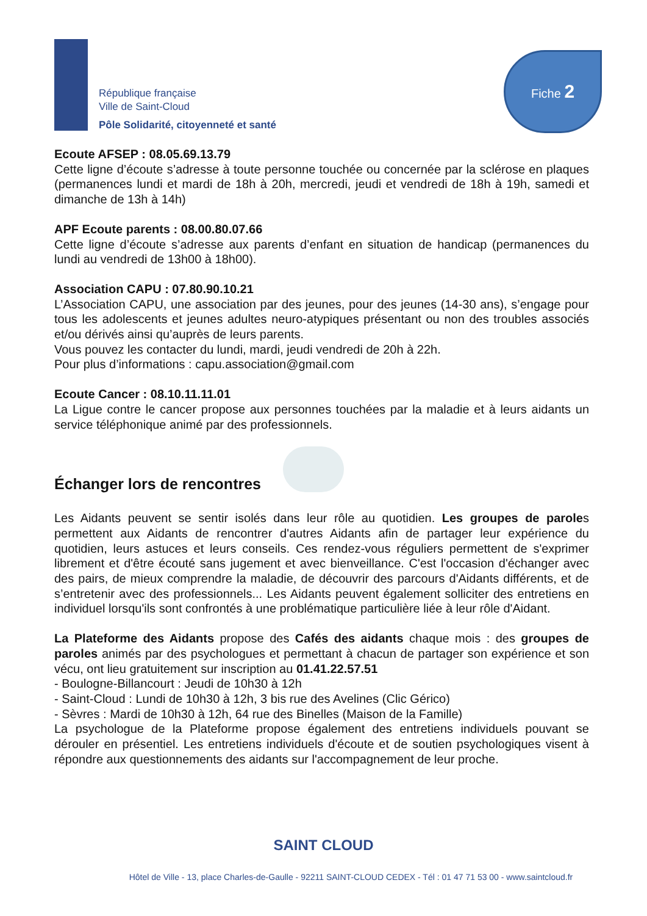République française
Ville de Saint-Cloud
Pôle Solidarité, citoyenneté et santé
Fiche 2
Ecoute AFSEP : 08.05.69.13.79
Cette ligne d’écoute s’adresse à toute personne touchée ou concernée par la sclérose en plaques (permanences lundi et mardi de 18h à 20h, mercredi, jeudi et vendredi de 18h à 19h, samedi et dimanche de 13h à 14h)
APF Ecoute parents : 08.00.80.07.66
Cette ligne d’écoute s’adresse aux parents d’enfant en situation de handicap (permanences du lundi au vendredi de 13h00 à 18h00).
Association CAPU : 07.80.90.10.21
L’Association CAPU, une association par des jeunes, pour des jeunes (14-30 ans), s’engage pour tous les adolescents et jeunes adultes neuro-atypiques présentant ou non des troubles associés et/ou dérivés ainsi qu’auprès de leurs parents.
Vous pouvez les contacter du lundi, mardi, jeudi vendredi de 20h à 22h.
Pour plus d’informations : capu.association@gmail.com
Ecoute Cancer : 08.10.11.11.01
La Ligue contre le cancer propose aux personnes touchées par la maladie et à leurs aidants un service téléphonique animé par des professionnels.
Échanger lors de rencontres
Les Aidants peuvent se sentir isolés dans leur rôle au quotidien. Les groupes de paroles permettent aux Aidants de rencontrer d'autres Aidants afin de partager leur expérience du quotidien, leurs astuces et leurs conseils. Ces rendez-vous réguliers permettent de s'exprimer librement et d'être écouté sans jugement et avec bienveillance. C'est l'occasion d'échanger avec des pairs, de mieux comprendre la maladie, de découvrir des parcours d'Aidants différents, et de s’entretenir avec des professionnels... Les Aidants peuvent également solliciter des entretiens en individuel lorsqu'ils sont confrontés à une problématique particulière liée à leur rôle d'Aidant.
La Plateforme des Aidants propose des Cafés des aidants chaque mois : des groupes de paroles animés par des psychologues et permettant à chacun de partager son expérience et son vécu, ont lieu gratuitement sur inscription au 01.41.22.57.51
- Boulogne-Billancourt : Jeudi de 10h30 à 12h
- Saint-Cloud : Lundi de 10h30 à 12h, 3 bis rue des Avelines (Clic Gérico)
- Sèvres : Mardi de 10h30 à 12h, 64 rue des Binelles (Maison de la Famille)
La psychologue de la Plateforme propose également des entretiens individuels pouvant se dérouler en présentiel. Les entretiens individuels d'écoute et de soutien psychologiques visent à répondre aux questionnements des aidants sur l'accompagnement de leur proche.
SAINT CLOUD
Hôtel de Ville - 13, place Charles-de-Gaulle - 92211 SAINT-CLOUD CEDEX - Tél : 01 47 71 53 00 - www.saintcloud.fr